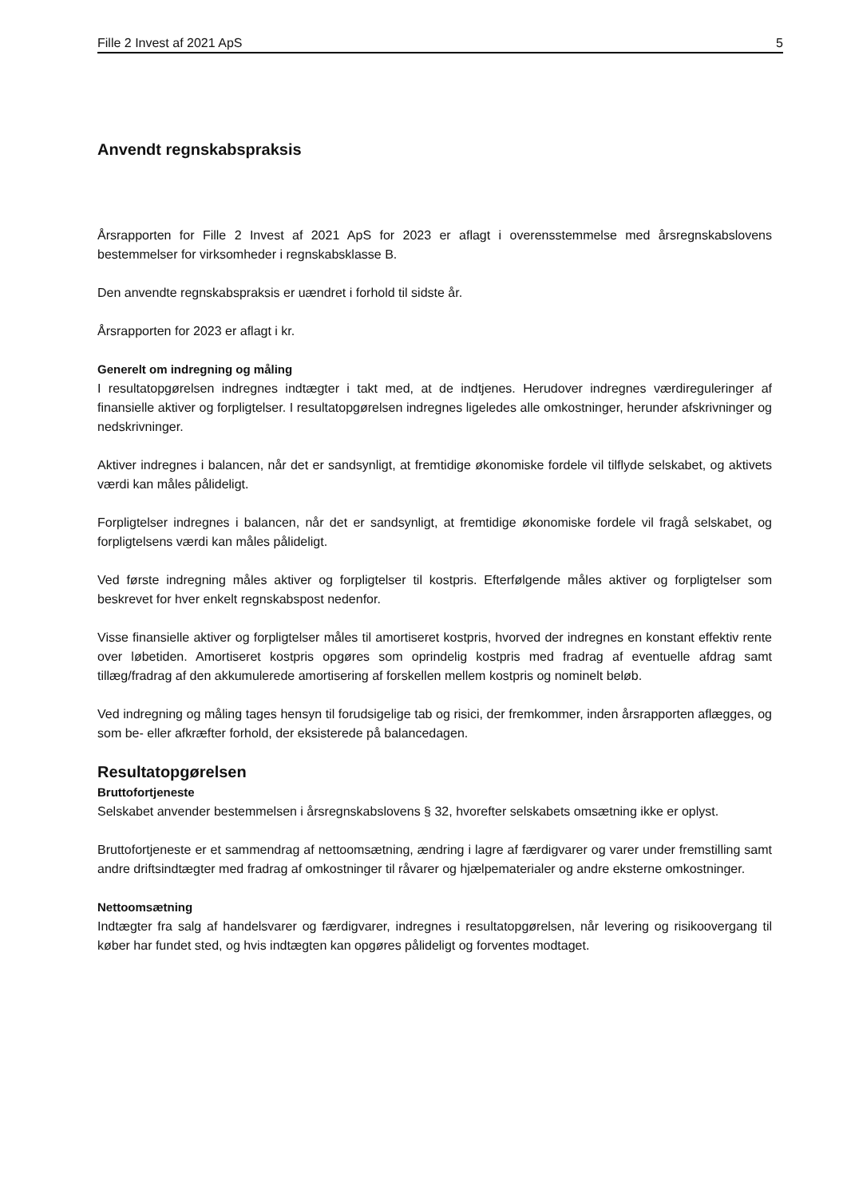Fille 2 Invest af 2021 ApS 5
Anvendt regnskabspraksis
Årsrapporten for Fille 2 Invest af 2021 ApS for 2023 er aflagt i overensstemmelse med årsregnskabslovens bestemmelser for virksomheder i regnskabsklasse B.
Den anvendte regnskabspraksis er uændret i forhold til sidste år.
Årsrapporten for 2023 er aflagt i kr.
Generelt om indregning og måling
I resultatopgørelsen indregnes indtægter i takt med, at de indtjenes. Herudover indregnes værdireguleringer af finansielle aktiver og forpligtelser. I resultatopgørelsen indregnes ligeledes alle omkostninger, herunder afskrivninger og nedskrivninger.
Aktiver indregnes i balancen, når det er sandsynligt, at fremtidige økonomiske fordele vil tilflyde selskabet, og aktivets værdi kan måles pålideligt.
Forpligtelser indregnes i balancen, når det er sandsynligt, at fremtidige økonomiske fordele vil fragå selskabet, og forpligtelsens værdi kan måles pålideligt.
Ved første indregning måles aktiver og forpligtelser til kostpris. Efterfølgende måles aktiver og forpligtelser som beskrevet for hver enkelt regnskabspost nedenfor.
Visse finansielle aktiver og forpligtelser måles til amortiseret kostpris, hvorved der indregnes en konstant effektiv rente over løbetiden. Amortiseret kostpris opgøres som oprindelig kostpris med fradrag af eventuelle afdrag samt tillæg/fradrag af den akkumulerede amortisering af forskellen mellem kostpris og nominelt beløb.
Ved indregning og måling tages hensyn til forudsigelige tab og risici, der fremkommer, inden årsrapporten aflægges, og som be- eller afkræfter forhold, der eksisterede på balancedagen.
Resultatopgørelsen
Bruttofortjeneste
Selskabet anvender bestemmelsen i årsregnskabslovens § 32, hvorefter selskabets omsætning ikke er oplyst.
Bruttofortjeneste er et sammendrag af nettoomsætning, ændring i lagre af færdigvarer og varer under fremstilling samt andre driftsindtægter med fradrag af omkostninger til råvarer og hjælpematerialer og andre eksterne omkostninger.
Nettoomsætning
Indtægter fra salg af handelsvarer og færdigvarer, indregnes i resultatopgørelsen, når levering og risikoovergang til køber har fundet sted, og hvis indtægten kan opgøres pålideligt og forventes modtaget.